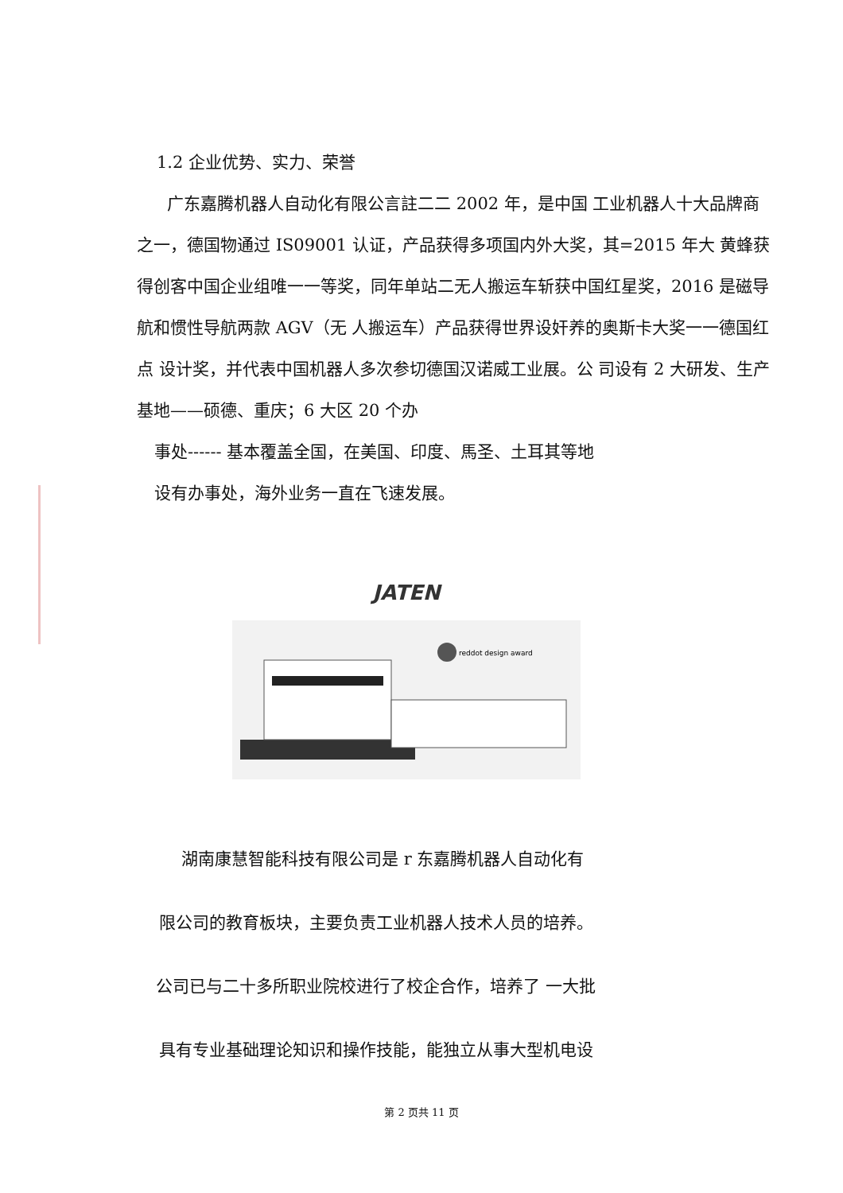1.2 企业优势、实力、荣誉
广东嘉腾机器人自动化有限公言註二二 2002 年，是中国 工业机器人十大品牌商之一，德国物通过 IS09001 认证，产品获得多项国内外大奖，其=2015 年大 黄蜂获得创客中国企业组唯一一等奖，同年单站二无人搬运车斩获中国红星奖，2016 是磁导航和惯性导航两款 AGV（无 人搬运车）产品获得世界设奸养的奥斯卡大奖一一德国红点 设计奖，并代表中国机器人多次参切德国汉诺威工业展。公 司设有 2 大研发、生产基地——硕德、重庆；6 大区 20 个办
事处------ 基本覆盖全国，在美国、印度、馬圣、土耳其等地
设有办事处，海外业务一直在飞速发展。
JATEN
reddot design award
湖南康慧智能科技有限公司是 r 东嘉腾机器人自动化有
限公司的教育板块，主要负责工业机器人技术人员的培养。
公司已与二十多所职业院校进行了校企合作，培养了 一大批
具有专业基础理论知识和操作技能，能独立从事大型机电设
第 2 页共 11 页